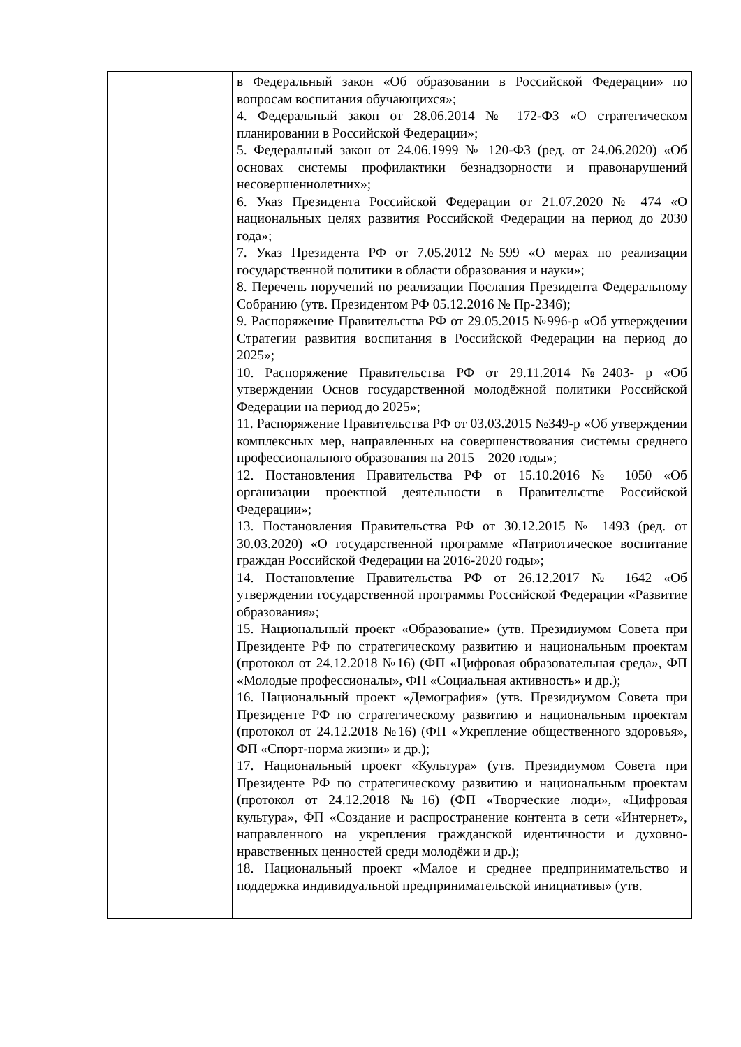| | в Федеральный закон «Об образовании в Российской Федерации» по вопросам воспитания обучающихся»; 4. Федеральный закон от 28.06.2014 № 172-ФЗ «О стратегическом планировании в Российской Федерации»; 5. Федеральный закон от 24.06.1999 № 120-ФЗ (ред. от 24.06.2020) «Об основах системы профилактики безнадзорности и правонарушений несовершеннолетних»; 6. Указ Президента Российской Федерации от 21.07.2020 № 474 «О национальных целях развития Российской Федерации на период до 2030 года»; 7. Указ Президента РФ от 7.05.2012 №599 «О мерах по реализации государственной политики в области образования и науки»; 8. Перечень поручений по реализации Послания Президента Федеральному Собранию (утв. Президентом РФ 05.12.2016 № Пр-2346); 9. Распоряжение Правительства РФ от 29.05.2015 №996-р «Об утверждении Стратегии развития воспитания в Российской Федерации на период до 2025»; 10. Распоряжение Правительства РФ от 29.11.2014 №2403- р «Об утверждении Основ государственной молодёжной политики Российской Федерации на период до 2025»; 11. Распоряжение Правительства РФ от 03.03.2015 №349-р «Об утверждении комплексных мер, направленных на совершенствования системы среднего профессионального образования на 2015 – 2020 годы»; 12. Постановления Правительства РФ от 15.10.2016 № 1050 «Об организации проектной деятельности в Правительстве Российской Федерации»; 13. Постановления Правительства РФ от 30.12.2015 № 1493 (ред. от 30.03.2020) «О государственной программе «Патриотическое воспитание граждан Российской Федерации на 2016-2020 годы»; 14. Постановление Правительства РФ от 26.12.2017 № 1642 «Об утверждении государственной программы Российской Федерации «Развитие образования»; 15. Национальный проект «Образование» (утв. Президиумом Совета при Президенте РФ по стратегическому развитию и национальным проектам (протокол от 24.12.2018 №16) (ФП «Цифровая образовательная среда», ФП «Молодые профессионалы», ФП «Социальная активность» и др.); 16. Национальный проект «Демография» (утв. Президиумом Совета при Президенте РФ по стратегическому развитию и национальным проектам (протокол от 24.12.2018 №16) (ФП «Укрепление общественного здоровья», ФП «Спорт-норма жизни» и др.); 17. Национальный проект «Культура» (утв. Президиумом Совета при Президенте РФ по стратегическому развитию и национальным проектам (протокол от 24.12.2018 №16) (ФП «Творческие люди», «Цифровая культура», ФП «Создание и распространение контента в сети «Интернет», направленного на укрепления гражданской идентичности и духовно- нравственных ценностей среди молодёжи и др.); 18. Национальный проект «Малое и среднее предпринимательство и поддержка индивидуальной предпринимательской инициативы» (утв. |